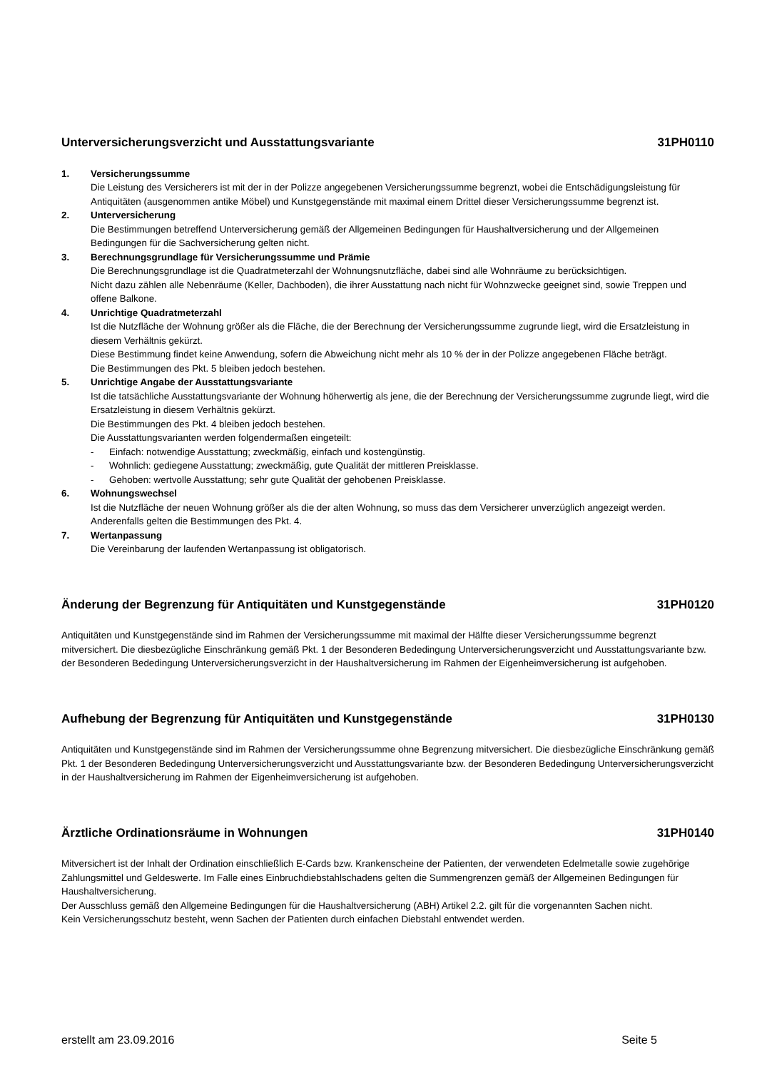Unterversicherungsverzicht und Ausstattungsvariante 31PH0110
1. Versicherungssumme
Die Leistung des Versicherers ist mit der in der Polizze angegebenen Versicherungssumme begrenzt, wobei die Entschädigungsleistung für Antiquitäten (ausgenommen antike Möbel) und Kunstgegenstände mit maximal einem Drittel dieser Versicherungssumme begrenzt ist.
2. Unterversicherung
Die Bestimmungen betreffend Unterversicherung gemäß der Allgemeinen Bedingungen für Haushaltversicherung und der Allgemeinen Bedingungen für die Sachversicherung gelten nicht.
3. Berechnungsgrundlage für Versicherungssumme und Prämie
Die Berechnungsgrundlage ist die Quadratmeterzahl der Wohnungsnutzfläche, dabei sind alle Wohnräume zu berücksichtigen.
Nicht dazu zählen alle Nebenräume (Keller, Dachboden), die ihrer Ausstattung nach nicht für Wohnzwecke geeignet sind, sowie Treppen und offene Balkone.
4. Unrichtige Quadratmeterzahl
Ist die Nutzfläche der Wohnung größer als die Fläche, die der Berechnung der Versicherungssumme zugrunde liegt, wird die Ersatzleistung in diesem Verhältnis gekürzt.
Diese Bestimmung findet keine Anwendung, sofern die Abweichung nicht mehr als 10 % der in der Polizze angegebenen Fläche beträgt.
Die Bestimmungen des Pkt. 5 bleiben jedoch bestehen.
5. Unrichtige Angabe der Ausstattungsvariante
Ist die tatsächliche Ausstattungsvariante der Wohnung höherwertig als jene, die der Berechnung der Versicherungssumme zugrunde liegt, wird die Ersatzleistung in diesem Verhältnis gekürzt.
Die Bestimmungen des Pkt. 4 bleiben jedoch bestehen.
Die Ausstattungsvarianten werden folgendermaßen eingeteilt:
- Einfach: notwendige Ausstattung; zweckmäßig, einfach und kostengünstig.
- Wohnlich: gediegene Ausstattung; zweckmäßig, gute Qualität der mittleren Preisklasse.
- Gehoben: wertvolle Ausstattung; sehr gute Qualität der gehobenen Preisklasse.
6. Wohnungswechsel
Ist die Nutzfläche der neuen Wohnung größer als die der alten Wohnung, so muss das dem Versicherer unverzüglich angezeigt werden. Anderenfalls gelten die Bestimmungen des Pkt. 4.
7. Wertanpassung
Die Vereinbarung der laufenden Wertanpassung ist obligatorisch.
Änderung der Begrenzung für Antiquitäten und Kunstgegenstände 31PH0120
Antiquitäten und Kunstgegenstände sind im Rahmen der Versicherungssumme mit maximal der Hälfte dieser Versicherungssumme begrenzt mitversichert. Die diesbezügliche Einschränkung gemäß Pkt. 1 der Besonderen Bededingung Unterversicherungsverzicht und Ausstattungsvariante bzw. der Besonderen Bededingung Unterversicherungsverzicht in der Haushaltversicherung im Rahmen der Eigenheimversicherung ist aufgehoben.
Aufhebung der Begrenzung für Antiquitäten und Kunstgegenstände 31PH0130
Antiquitäten und Kunstgegenstände sind im Rahmen der Versicherungssumme ohne Begrenzung mitversichert. Die diesbezügliche Einschränkung gemäß Pkt. 1 der Besonderen Bededingung Unterversicherungsverzicht und Ausstattungsvariante bzw. der Besonderen Bededingung Unterversicherungsverzicht in der Haushaltversicherung im Rahmen der Eigenheimversicherung ist aufgehoben.
Ärztliche Ordinationsräume in Wohnungen 31PH0140
Mitversichert ist der Inhalt der Ordination einschließlich E-Cards bzw. Krankenscheine der Patienten, der verwendeten Edelmetalle sowie zugehörige Zahlungsmittel und Geldeswerte. Im Falle eines Einbruchdiebstahlschadens gelten die Summengrenzen gemäß der Allgemeinen Bedingungen für Haushaltversicherung.
Der Ausschluss gemäß den Allgemeine Bedingungen für die Haushaltversicherung (ABH) Artikel 2.2. gilt für die vorgenannten Sachen nicht.
Kein Versicherungsschutz besteht, wenn Sachen der Patienten durch einfachen Diebstahl entwendet werden.
erstellt am 23.09.2016 Seite 5